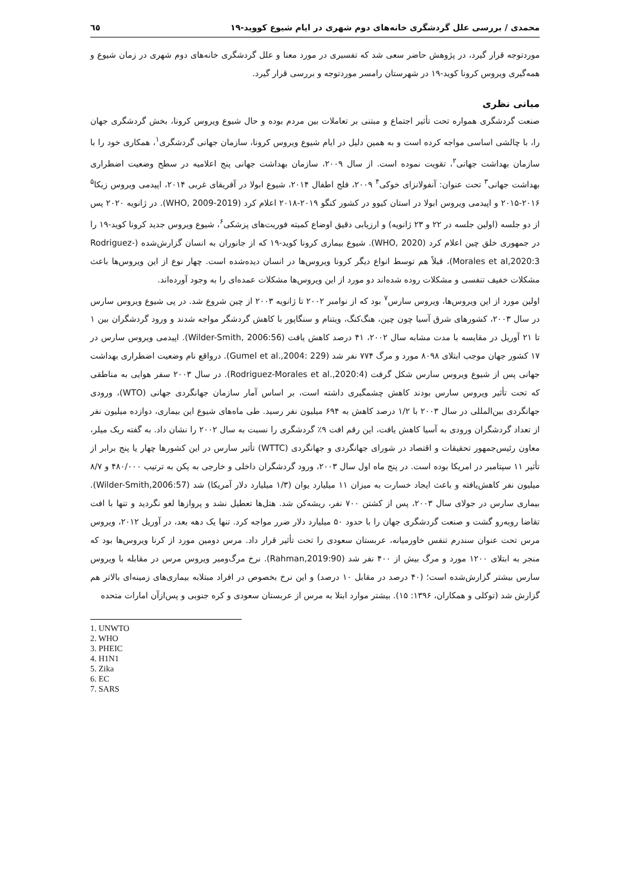محمدی / بررسی علل گردشگری خانه‌های دوم شهری در ایام شیوع کووید-۱۹ ٦٥
موردتوجه قرار گیرد، در پژوهش حاضر سعی شد که تفسیری در مورد معنا و علل گردشگری خانه‌های دوم شهری در زمان شیوع و همه‌گیری ویروس کرونا کوید-۱۹ در شهرستان رامسر موردتوجه و بررسی قرار گیرد.
مبانی نظری
صنعت گردشگری همواره تحت تأثیر اجتماع و مبتنی بر تعاملات بین مردم بوده و حال شیوع ویروس کرونا، بخش گردشگری جهان را، با چالشی اساسی مواجه کرده است و به همین دلیل در ایام شیوع ویروس کرونا، سازمان جهانی گردشگری<sup>۱</sup>، همکاری خود را با سازمان بهداشت جهانی<sup>۲</sup>، تقویت نموده است. از سال ۲۰۰۹، سازمان بهداشت جهانی پنج اعلامیه در سطح وضعیت اضطراری بهداشت جهانی<sup>۳</sup> تحت عنوان: آنفولانزای خوکی<sup>۴</sup> ۲۰۰۹، فلج اطفال ۲۰۱۴، شیوع ابولا در آفریقای غربی ۲۰۱۴، اپیدمی ویروس زیکا<sup>۵</sup> ۲۰۱۶-۲۰۱۵ و اپیدمی ویروس ابولا در استان کیوو در کشور کنگو ۲۰۱۹-۲۰۱۸ اعلام کرد (WHO, 2009-2019). در ژانویه ۲۰۲۰ پس از دو جلسه (اولین جلسه در ۲۲ و ۲۳ ژانویه) و ارزیابی دقیق اوضاع کمیته فوریت‌های پزشکی<sup>۶</sup>، شیوع ویروس جدید کرونا کوید-۱۹ را در جمهوری خلق چین اعلام کرد (WHO, 2020). شیوع بیماری کرونا کوید-۱۹ که از جانوران به انسان گزارش‌شده (Rodriguez-Morales et al,2020:3)، قبلاً هم توسط انواع دیگر کرونا ویروس‌ها در انسان دیده‌شده است. چهار نوع از این ویروس‌ها باعث مشکلات خفیف تنفسی و مشکلات روده شده‌اند دو مورد از این ویروس‌ها مشکلات عمده‌ای را به وجود آورده‌اند.
اولین مورد از این ویروس‌ها، ویروس سارس<sup>۷</sup> بود که از نوامبر ۲۰۰۲ تا ژانویه ۲۰۰۳ از چین شروع شد. در پی شیوع ویروس سارس در سال ۲۰۰۳، کشورهای شرق آسیا چون چین، هنگ‌کنگ، ویتنام و سنگاپور با کاهش گردشگر مواجه شدند و ورود گردشگران بین ۱ تا ۲۱ آوریل در مقایسه با مدت مشابه سال ۲۰۰۲، ۴۱ درصد کاهش یافت (Wilder-Smith, 2006:56). اپیدمی ویروس سارس در ۱۷ کشور جهان موجب ابتلای ۸۰۹۸ مورد و مرگ ۷۷۴ نفر شد (Gumel et al.,2004: 229). درواقع نام وضعیت اضطراری بهداشت جهانی پس از شیوع ویروس سارس شکل گرفت (Rodriguez-Morales et al.,2020:4). در سال ۲۰۰۳ سفر هوایی به مناطقی که تحت تأثیر ویروس سارس بودند کاهش چشمگیری داشته است، بر اساس آمار سازمان جهانگردی جهانی (WTO)، ورودی جهانگردی بین‌المللی در سال ۲۰۰۳ با ۱/۲ درصد کاهش به ۶۹۴ میلیون نفر رسید. طی ماه‌های شیوع این بیماری، دوازده میلیون نفر از تعداد گردشگران ورودی به آسیا کاهش یافت، این رقم افت ۹٪ گردشگری را نسبت به سال ۲۰۰۲ را نشان داد. به گفته ریک میلر، معاون رئیس‌جمهور تحقیقات و اقتصاد در شورای جهانگردی و جهانگردی (WTTC) تأثیر سارس در این کشورها چهار یا پنج برابر از تأثیر ۱۱ سپتامبر در امریکا بوده است. در پنج ماه اول سال ۲۰۰۳، ورود گردشگران داخلی و خارجی به پکن به ترتیب ۴۸۰/۰۰۰ و ۸/۷ میلیون نفر کاهش‌یافته و باعث ایجاد خسارت به میزان ۱۱ میلیارد یوان (۱/۳ میلیارد دلار آمریکا) شد (Wilder-Smith,2006:57). بیماری سارس در جولای سال ۲۰۰۳، پس از کشتن ۷۰۰ نفر، ریشه‌کن شد. هتل‌ها تعطیل نشد و پروازها لغو نگردید و تنها با افت تقاضا روبه‌رو گشت و صنعت گردشگری جهان را با حدود ۵۰ میلیارد دلار ضرر مواجه کرد. تنها یک دهه بعد، در آوریل ۲۰۱۲، ویروس مرس تحت عنوان سندرم تنفس خاورمیانه، عربستان سعودی را تحت تأثیر قرار داد. مرس دومین مورد از کرنا ویروس‌ها بود که منجر به ابتلای ۱۲۰۰ مورد و مرگ بیش از ۴۰۰ نفر شد (Rahman,2019:90). نرخ مرگ‌ومیر ویروس مرس در مقابله با ویروس سارس بیشتر گزارش‌شده است؛ (۴۰ درصد در مقابل ۱۰ درصد) و این نرخ بخصوص در افراد مبتلابه بیماری‌های زمینه‌ای بالاتر هم گزارش شد (توکلی و همکاران، ۱۳۹۶: ۱۵). بیشتر موارد ابتلا به مرس از عربستان سعودی و کره جنوبی و پس‌ازآن امارات متحده
1. UNWTO
2. WHO
3. PHEIC
4. H1N1
5. Zika
6. EC
7. SARS